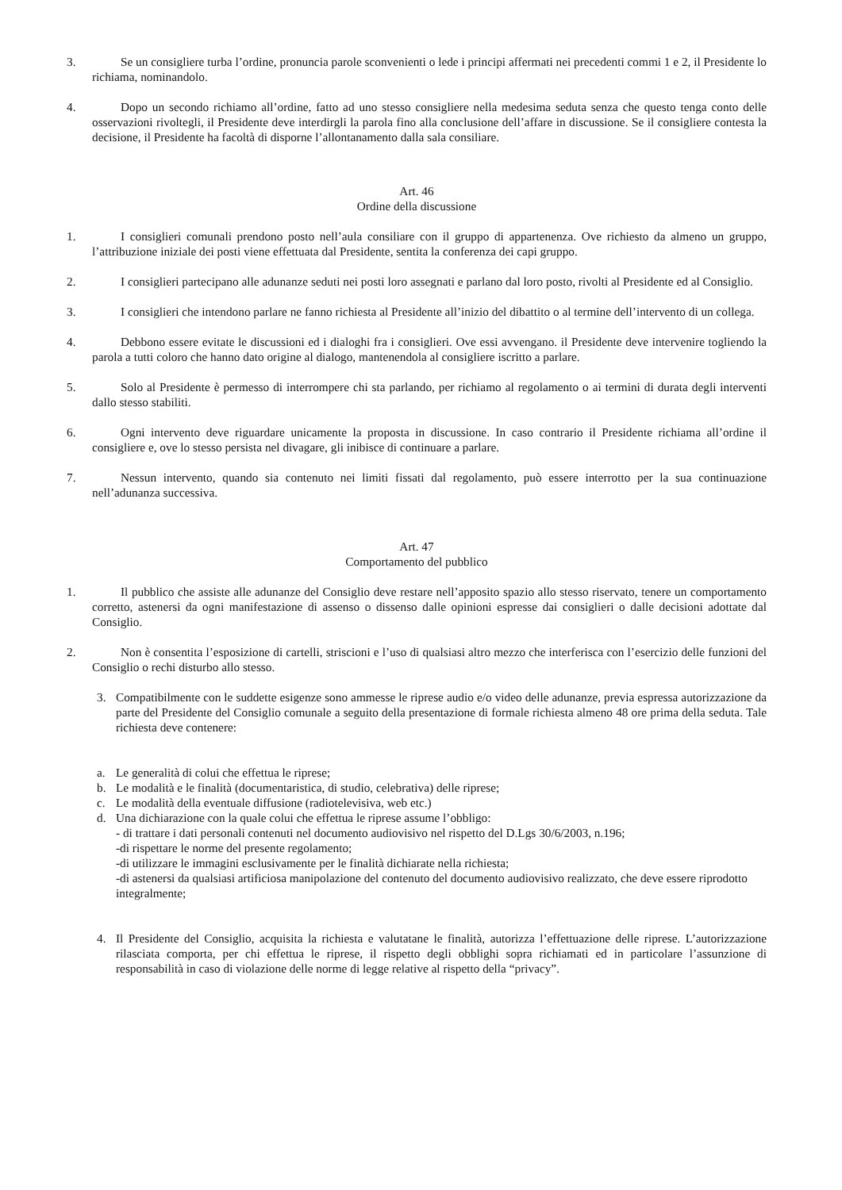3. Se un consigliere turba l’ordine, pronuncia parole sconvenienti o lede i principi affermati nei precedenti commi 1 e 2, il Presidente lo richiama, nominandolo.
4. Dopo un secondo richiamo all’ordine, fatto ad uno stesso consigliere nella medesima seduta senza che questo tenga conto delle osservazioni rivoltegli, il Presidente deve interdirgli la parola fino alla conclusione dell’affare in discussione. Se il consigliere contesta la decisione, il Presidente ha facoltà di disporne l’allontanamento dalla sala consiliare.
Art. 46
Ordine della discussione
1. I consiglieri comunali prendono posto nell’aula consiliare con il gruppo di appartenenza. Ove richiesto da almeno un gruppo, l’attribuzione iniziale dei posti viene effettuata dal Presidente, sentita la conferenza dei capi gruppo.
2. I consiglieri partecipano alle adunanze seduti nei posti loro assegnati e parlano dal loro posto, rivolti al Presidente ed al Consiglio.
3. I consiglieri che intendono parlare ne fanno richiesta al Presidente all’inizio del dibattito o al termine dell’intervento di un collega.
4. Debbono essere evitate le discussioni ed i dialoghi fra i consiglieri. Ove essi avvengano. il Presidente deve intervenire togliendo la parola a tutti coloro che hanno dato origine al dialogo, mantenendola al consigliere iscritto a parlare.
5. Solo al Presidente è permesso di interrompere chi sta parlando, per richiamo al regolamento o ai termini di durata degli interventi dallo stesso stabiliti.
6. Ogni intervento deve riguardare unicamente la proposta in discussione. In caso contrario il Presidente richiama all’ordine il consigliere e, ove lo stesso persista nel divagare, gli inibisce di continuare a parlare.
7. Nessun intervento, quando sia contenuto nei limiti fissati dal regolamento, può essere interrotto per la sua continuazione nell’adunanza successiva.
Art. 47
Comportamento del pubblico
1. Il pubblico che assiste alle adunanze del Consiglio deve restare nell’apposito spazio allo stesso riservato, tenere un comportamento corretto, astenersi da ogni manifestazione di assenso o dissenso dalle opinioni espresse dai consiglieri o dalle decisioni adottate dal Consiglio.
2. Non è consentita l’esposizione di cartelli, striscioni e l’uso di qualsiasi altro mezzo che interferisca con l’esercizio delle funzioni del Consiglio o rechi disturbo allo stesso.
3. Compatibilmente con le suddette esigenze sono ammesse le riprese audio e/o video delle adunanze, previa espressa autorizzazione da parte del Presidente del Consiglio comunale a seguito della presentazione di formale richiesta almeno 48 ore prima della seduta. Tale richiesta deve contenere:
a. Le generalità di colui che effettua le riprese;
b. Le modalità e le finalità (documentaristica, di studio, celebrativa) delle riprese;
c. Le modalità della eventuale diffusione (radiotelevisiva, web etc.)
d. Una dichiarazione con la quale colui che effettua le riprese assume l’obbligo:
- di trattare i dati personali contenuti nel documento audiovisivo nel rispetto del D.Lgs 30/6/2003, n.196;
-di rispettare le norme del presente regolamento;
-di utilizzare le immagini esclusivamente per le finalità dichiarate nella richiesta;
-di astenersi da qualsiasi artificiosa manipolazione del contenuto del documento audiovisivo realizzato, che deve essere riprodotto integralmente;
4. Il Presidente del Consiglio, acquisita la richiesta e valutatane le finalità, autorizza l’effettuazione delle riprese. L’autorizzazione rilasciata comporta, per chi effettua le riprese, il rispetto degli obblighi sopra richiamati ed in particolare l’assunzione di responsabilità in caso di violazione delle norme di legge relative al rispetto della “privacy”.